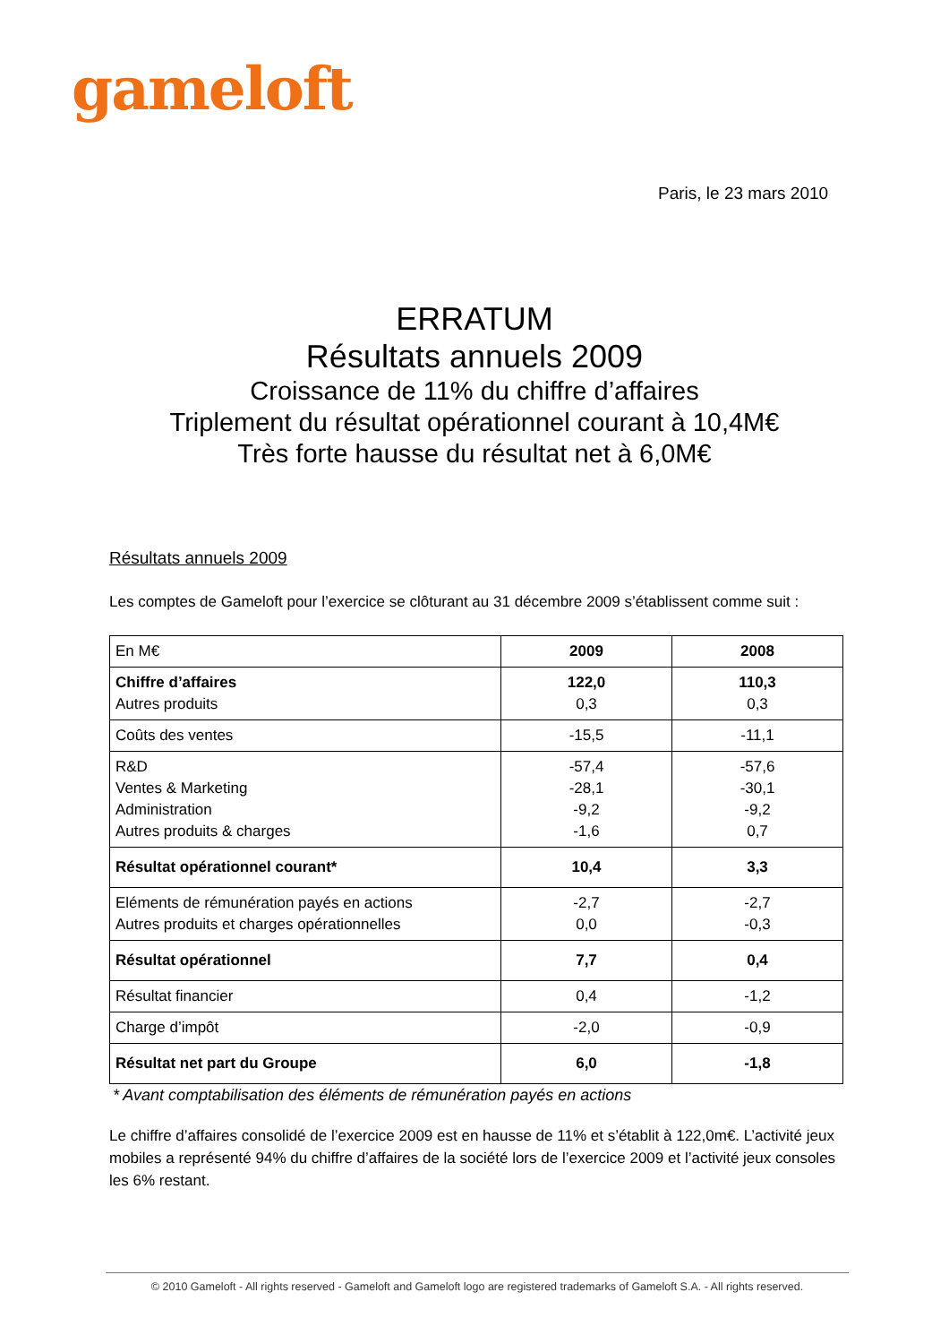gameloft
Paris, le 23 mars 2010
ERRATUM
Résultats annuels 2009
Croissance de 11% du chiffre d’affaires
Triplement du résultat opérationnel courant à 10,4M€
Très forte hausse du résultat net à 6,0M€
Résultats annuels 2009
Les comptes de Gameloft pour l’exercice se clôturant au 31 décembre 2009 s’établissent comme suit :
| En M€ | 2009 | 2008 |
| Chiffre d’affaires Autres produits | 122,0 0,3 | 110,3 0,3 |
| Coûts des ventes | -15,5 | -11,1 |
| R&D Ventes & Marketing Administration Autres produits & charges | -57,4 -28,1 -9,2 -1,6 | -57,6 -30,1 -9,2 0,7 |
| Résultat opérationnel courant* | 10,4 | 3,3 |
| Eléments de rémunération payés en actions Autres produits et charges opérationnelles | -2,7 0,0 | -2,7 -0,3 |
| Résultat opérationnel | 7,7 | 0,4 |
| Résultat financier | 0,4 | -1,2 |
| Charge d’impôt | -2,0 | -0,9 |
| Résultat net part du Groupe | 6,0 | -1,8 |
* Avant comptabilisation des éléments de rémunération payés en actions
Le chiffre d’affaires consolidé de l’exercice 2009 est en hausse de 11% et s’établit à 122,0m€. L’activité jeux mobiles a représenté 94% du chiffre d’affaires de la société lors de l’exercice 2009 et l’activité jeux consoles les 6% restant.
© 2010 Gameloft - All rights reserved - Gameloft and Gameloft logo are registered trademarks of Gameloft S.A. - All rights reserved.